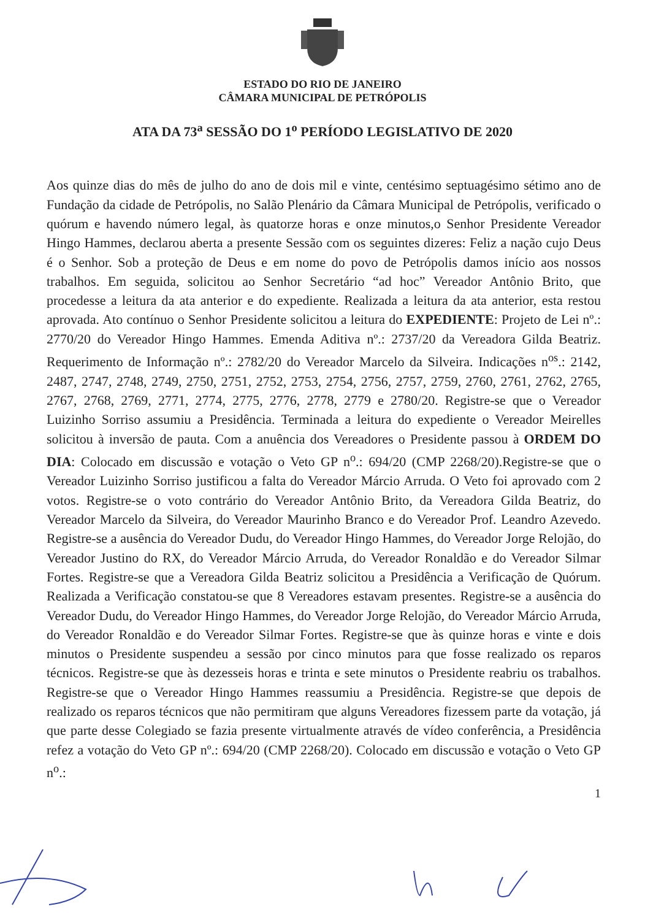ESTADO DO RIO DE JANEIRO
CÂMARA MUNICIPAL DE PETRÓPOLIS
ATA DA 73<sup>a</sup> SESSÃO DO 1<sup>o</sup> PERÍODO LEGISLATIVO DE 2020
Aos quinze dias do mês de julho do ano de dois mil e vinte, centésimo septuagésimo sétimo ano de Fundação da cidade de Petrópolis, no Salão Plenário da Câmara Municipal de Petrópolis, verificado o quórum e havendo número legal, às quatorze horas e onze minutos,o Senhor Presidente Vereador Hingo Hammes, declarou aberta a presente Sessão com os seguintes dizeres: Feliz a nação cujo Deus é o Senhor. Sob a proteção de Deus e em nome do povo de Petrópolis damos início aos nossos trabalhos. Em seguida, solicitou ao Senhor Secretário “ad hoc” Vereador Antônio Brito, que procedesse a leitura da ata anterior e do expediente. Realizada a leitura da ata anterior, esta restou aprovada. Ato contínuo o Senhor Presidente solicitou a leitura do EXPEDIENTE: Projeto de Lei nº.: 2770/20 do Vereador Hingo Hammes. Emenda Aditiva nº.: 2737/20 da Vereadora Gilda Beatriz. Requerimento de Informação nº.: 2782/20 do Vereador Marcelo da Silveira. Indicações n<sup>os</sup>.: 2142, 2487, 2747, 2748, 2749, 2750, 2751, 2752, 2753, 2754, 2756, 2757, 2759, 2760, 2761, 2762, 2765, 2767, 2768, 2769, 2771, 2774, 2775, 2776, 2778, 2779 e 2780/20. Registre-se que o Vereador Luizinho Sorriso assumiu a Presidência. Terminada a leitura do expediente o Vereador Meirelles solicitou à inversão de pauta. Com a anuência dos Vereadores o Presidente passou à ORDEM DO DIA: Colocado em discussão e votação o Veto GP n<sup>o</sup>.: 694/20 (CMP 2268/20).Registre-se que o Vereador Luizinho Sorriso justificou a falta do Vereador Márcio Arruda. O Veto foi aprovado com 2 votos. Registre-se o voto contrário do Vereador Antônio Brito, da Vereadora Gilda Beatriz, do Vereador Marcelo da Silveira, do Vereador Maurinho Branco e do Vereador Prof. Leandro Azevedo. Registre-se a ausência do Vereador Dudu, do Vereador Hingo Hammes, do Vereador Jorge Relojão, do Vereador Justino do RX, do Vereador Márcio Arruda, do Vereador Ronaldão e do Vereador Silmar Fortes. Registre-se que a Vereadora Gilda Beatriz solicitou a Presidência a Verificação de Quórum. Realizada a Verificação constatou-se que 8 Vereadores estavam presentes. Registre-se a ausência do Vereador Dudu, do Vereador Hingo Hammes, do Vereador Jorge Relojão, do Vereador Márcio Arruda, do Vereador Ronaldão e do Vereador Silmar Fortes. Registre-se que às quinze horas e vinte e dois minutos o Presidente suspendeu a sessão por cinco minutos para que fosse realizado os reparos técnicos. Registre-se que às dezesseis horas e trinta e sete minutos o Presidente reabriu os trabalhos. Registre-se que o Vereador Hingo Hammes reassumiu a Presidência. Registre-se que depois de realizado os reparos técnicos que não permitiram que alguns Vereadores fizessem parte da votação, já que parte desse Colegiado se fazia presente virtualmente através de vídeo conferência, a Presidência refez a votação do Veto GP nº.: 694/20 (CMP 2268/20). Colocado em discussão e votação o Veto GP n<sup>o</sup>.:
1